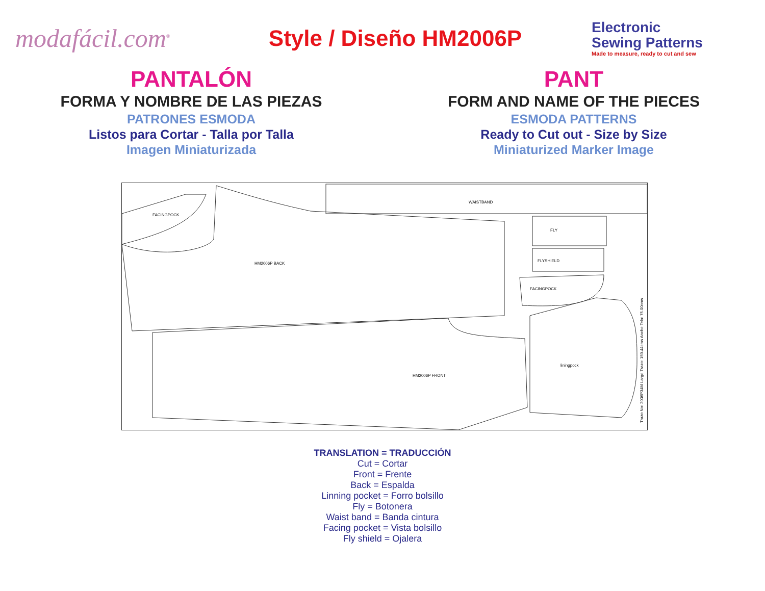modafácil.com<sup>®</sup>
Style / Diseño HM2006P
Electronic
Sewing Patterns
Made to measure, ready to cut and sew
PANTALÓN
FORMA Y NOMBRE DE LAS PIEZAS
PATRONES ESMODA
Listos para Cortar - Talla por Talla
Imagen Miniaturizada
PANT
FORM AND NAME OF THE PIECES
ESMODA PATTERNS
Ready to Cut out - Size by Size
Miniaturized Marker Image
FACINGPOCK
HM2006P BACK
WAISTBAND
FLY
FLYSHIELD
FACINGPOCK
HM2006P FRONT
liningpock
Trazo No: 2006P34M Largo Trazo: 159.44cms Ancho Tela: 75.00cms
TRANSLATION = TRADUCCIÓN
Cut = Cortar
Front = Frente
Back = Espalda
Linning pocket = Forro bolsillo
Fly = Botonera
Waist band = Banda cintura
Facing pocket = Vista bolsillo
Fly shield = Ojalera